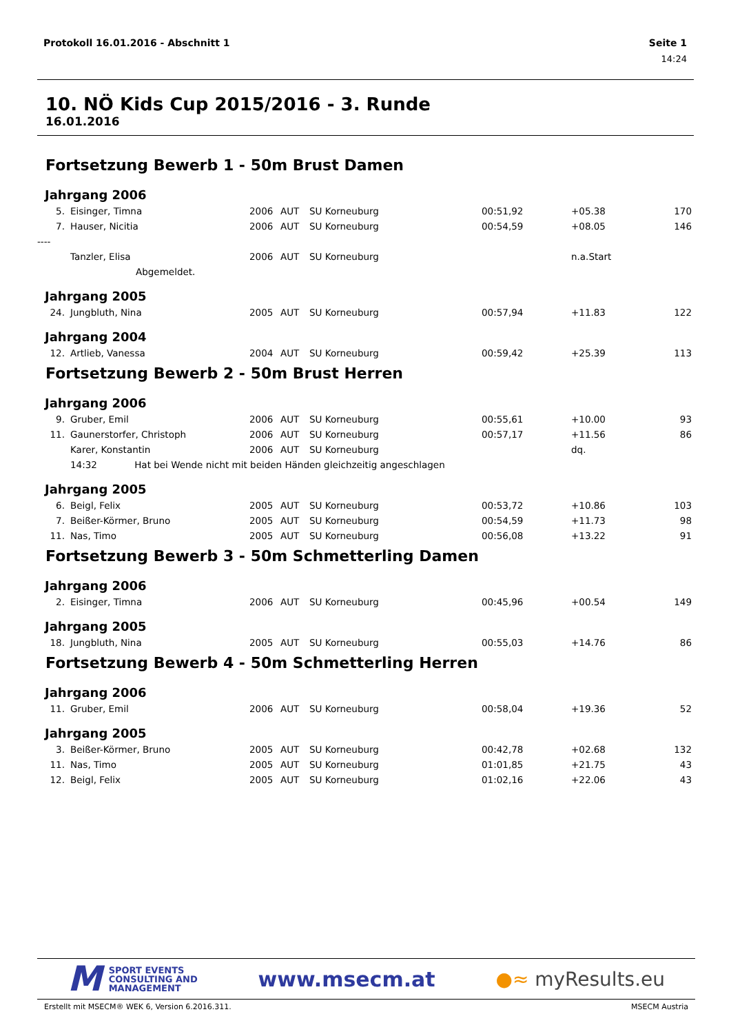Protokoll 16.01.2016 - Abschnitt 1 Seite 1
14:24
10. NÖ Kids Cup 2015/2016 - 3. Runde
16.01.2016
Fortsetzung Bewerb 1 - 50m Brust Damen
Jahrgang 2006
| 5. | | Eisinger, Timna | 2006 | AUT | SU Korneuburg | 00:51,92 | | +05.38 | 170 |
| 7. | | Hauser, Nicitia | 2006 | AUT | SU Korneuburg | 00:54,59 | | +08.05 | 146 |
| ---- | | | | | | | | | |
| | | Tanzler, Elisa | 2006 | AUT | SU Korneuburg | | | n.a.Start | |
| | | Abgemeldet. | | | | | | | |
Jahrgang 2005
| 24. | | Jungbluth, Nina | 2005 | AUT | SU Korneuburg | 00:57,94 | | +11.83 | 122 |
Jahrgang 2004
| 12. | | Artlieb, Vanessa | 2004 | AUT | SU Korneuburg | 00:59,42 | | +25.39 | 113 |
Fortsetzung Bewerb 2 - 50m Brust Herren
Jahrgang 2006
| 9. | | Gruber, Emil | 2006 | AUT | SU Korneuburg | 00:55,61 | | +10.00 | 93 |
| 11. | | Gaunerstorfer, Christoph | 2006 | AUT | SU Korneuburg | 00:57,17 | | +11.56 | 86 |
| | | Karer, Konstantin | 2006 | AUT | SU Korneuburg | | | dq. | |
| | | 14:32 Hat bei Wende nicht mit beiden Händen gleichzeitig angeschlagen | | | | | | | |
Jahrgang 2005
| 6. | | Beigl, Felix | 2005 | AUT | SU Korneuburg | 00:53,72 | | +10.86 | 103 |
| 7. | | Beißer-Körmer, Bruno | 2005 | AUT | SU Korneuburg | 00:54,59 | | +11.73 | 98 |
| 11. | | Nas, Timo | 2005 | AUT | SU Korneuburg | 00:56,08 | | +13.22 | 91 |
Fortsetzung Bewerb 3 - 50m Schmetterling Damen
Jahrgang 2006
| 2. | | Eisinger, Timna | 2006 | AUT | SU Korneuburg | 00:45,96 | | +00.54 | 149 |
Jahrgang 2005
| 18. | | Jungbluth, Nina | 2005 | AUT | SU Korneuburg | 00:55,03 | | +14.76 | 86 |
Fortsetzung Bewerb 4 - 50m Schmetterling Herren
Jahrgang 2006
| 11. | | Gruber, Emil | 2006 | AUT | SU Korneuburg | 00:58,04 | | +19.36 | 52 |
Jahrgang 2005
| 3. | | Beißer-Körmer, Bruno | 2005 | AUT | SU Korneuburg | 00:42,78 | | +02.68 | 132 |
| 11. | | Nas, Timo | 2005 | AUT | SU Korneuburg | 01:01,85 | | +21.75 | 43 |
| 12. | | Beigl, Felix | 2005 | AUT | SU Korneuburg | 01:02,16 | | +22.06 | 43 |
M SPORT EVENTS
CONSULTING AND
MANAGEMENT
www.msecm.at ●≈ myResults.eu
Erstellt mit MSECM® WEK 6, Version 6.2016.311. MSECM Austria